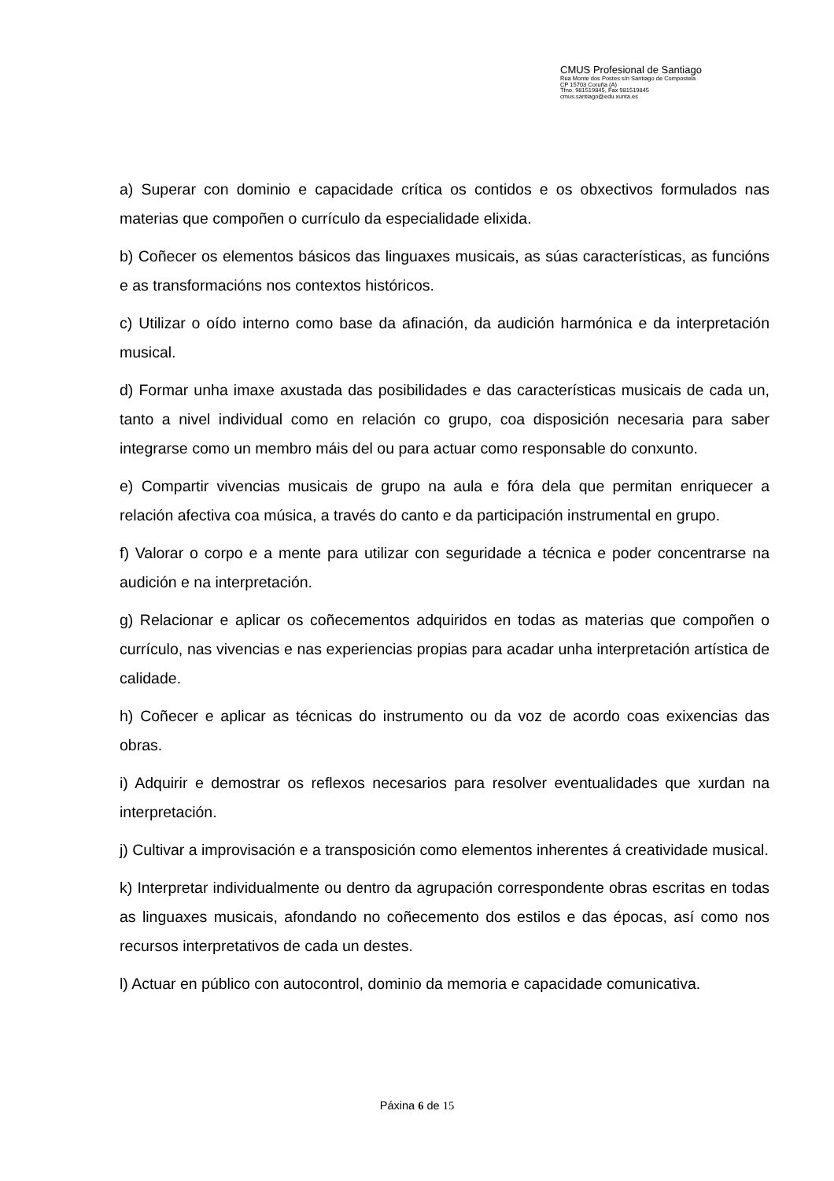CMUS Profesional de Santiago
Rúa Monte dos Postes s/n Santiago de Compostela
CP 15703 Coruña (A)
Tfno. 981519845, Fax 981519845
cmus.santiago@edu.xunta.es
a) Superar con dominio e capacidade crítica os contidos e os obxectivos formulados nas materias que compoñen o currículo da especialidade elixida.
b) Coñecer os elementos básicos das linguaxes musicais, as súas características, as funcións e as transformacións nos contextos históricos.
c) Utilizar o oído interno como base da afinación, da audición harmónica e da interpretación musical.
d) Formar unha imaxe axustada das posibilidades e das características musicais de cada un, tanto a nivel individual como en relación co grupo, coa disposición necesaria para saber integrarse como un membro máis del ou para actuar como responsable do conxunto.
e) Compartir vivencias musicais de grupo na aula e fóra dela que permitan enriquecer a relación afectiva coa música, a través do canto e da participación instrumental en grupo.
f) Valorar o corpo e a mente para utilizar con seguridade a técnica e poder concentrarse na audición e na interpretación.
g) Relacionar e aplicar os coñecementos adquiridos en todas as materias que compoñen o currículo, nas vivencias e nas experiencias propias para acadar unha interpretación artística de calidade.
h) Coñecer e aplicar as técnicas do instrumento ou da voz de acordo coas exixencias das obras.
i) Adquirir e demostrar os reflexos necesarios para resolver eventualidades que xurdan na interpretación.
j) Cultivar a improvisación e a transposición como elementos inherentes á creatividade musical.
k) Interpretar individualmente ou dentro da agrupación correspondente obras escritas en todas as linguaxes musicais, afondando no coñecemento dos estilos e das épocas, así como nos recursos interpretativos de cada un destes.
l) Actuar en público con autocontrol, dominio da memoria e capacidade comunicativa.
Páxina 6 de 15